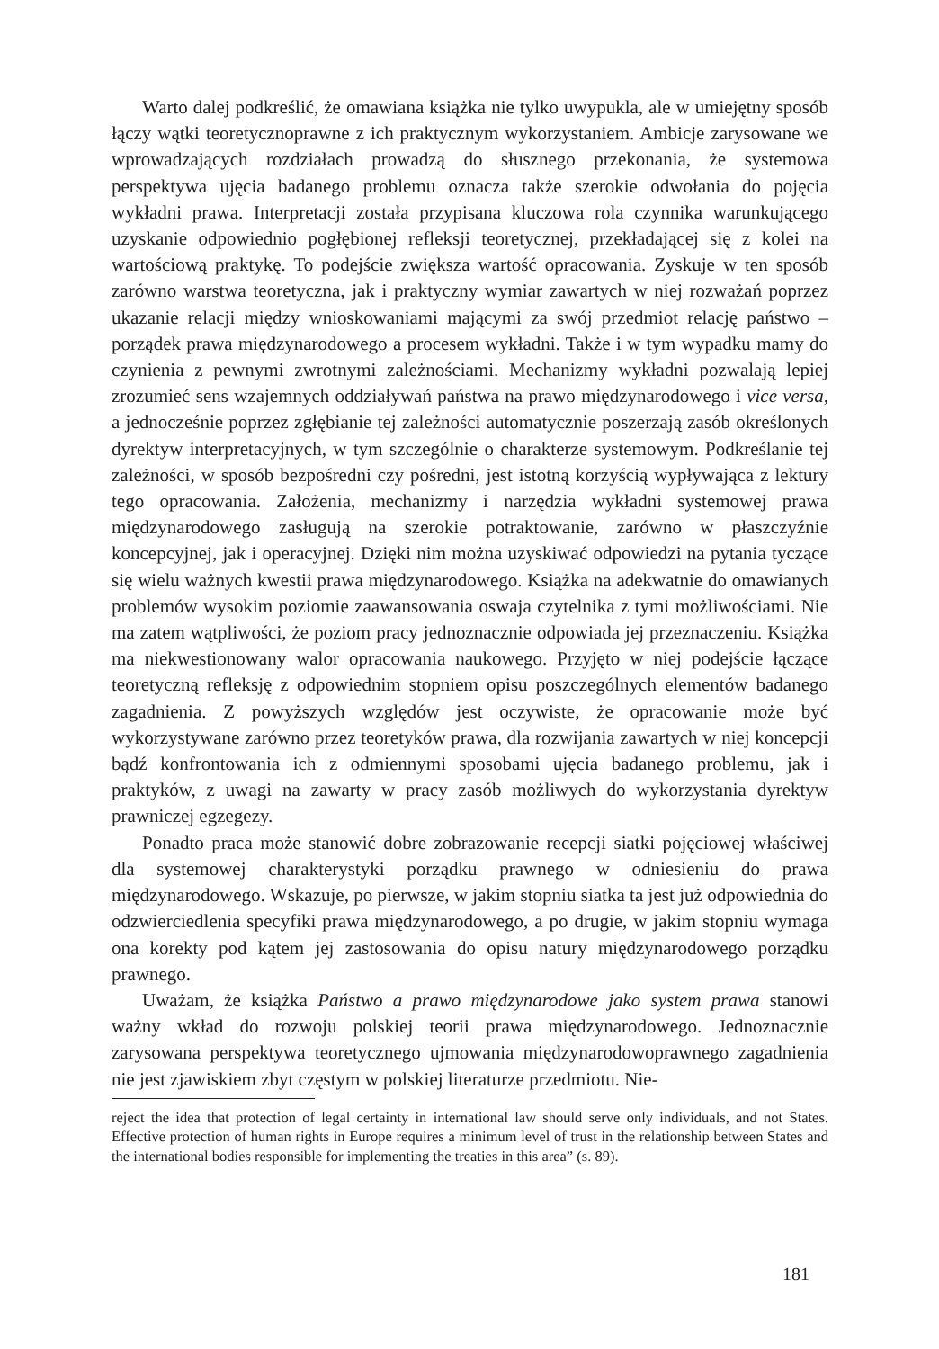Warto dalej podkreślić, że omawiana książka nie tylko uwypukla, ale w umiejętny sposób łączy wątki teoretycznoprawne z ich praktycznym wykorzystaniem. Ambicje zarysowane we wprowadzających rozdziałach prowadzą do słusznego przekonania, że systemowa perspektywa ujęcia badanego problemu oznacza także szerokie odwołania do pojęcia wykładni prawa. Interpretacji została przypisana kluczowa rola czynnika warunkującego uzyskanie odpowiednio pogłębionej refleksji teoretycznej, przekładającej się z kolei na wartościową praktykę. To podejście zwiększa wartość opracowania. Zyskuje w ten sposób zarówno warstwa teoretyczna, jak i praktyczny wymiar zawartych w niej rozważań poprzez ukazanie relacji między wnioskowaniami mającymi za swój przedmiot relację państwo – porządek prawa międzynarodowego a procesem wykładni. Także i w tym wypadku mamy do czynienia z pewnymi zwrotnymi zależnościami. Mechanizmy wykładni pozwalają lepiej zrozumieć sens wzajemnych oddziaływań państwa na prawo międzynarodowego i vice versa, a jednocześnie poprzez zgłębianie tej zależności automatycznie poszerzają zasób określonych dyrektyw interpretacyjnych, w tym szczególnie o charakterze systemowym. Podkreślanie tej zależności, w sposób bezpośredni czy pośredni, jest istotną korzyścią wypływająca z lektury tego opracowania. Założenia, mechanizmy i narzędzia wykładni systemowej prawa międzynarodowego zasługują na szerokie potraktowanie, zarówno w płaszczyźnie koncepcyjnej, jak i operacyjnej. Dzięki nim można uzyskiwać odpowiedzi na pytania tyczące się wielu ważnych kwestii prawa międzynarodowego. Książka na adekwatnie do omawianych problemów wysokim poziomie zaawansowania oswaja czytelnika z tymi możliwościami. Nie ma zatem wątpliwości, że poziom pracy jednoznacznie odpowiada jej przeznaczeniu. Książka ma niekwestionowany walor opracowania naukowego. Przyjęto w niej podejście łączące teoretyczną refleksję z odpowiednim stopniem opisu poszczególnych elementów badanego zagadnienia. Z powyższych względów jest oczywiste, że opracowanie może być wykorzystywane zarówno przez teoretyków prawa, dla rozwijania zawartych w niej koncepcji bądź konfrontowania ich z odmiennymi sposobami ujęcia badanego problemu, jak i praktyków, z uwagi na zawarty w pracy zasób możliwych do wykorzystania dyrektyw prawniczej egzegezy.
Ponadto praca może stanowić dobre zobrazowanie recepcji siatki pojęciowej właściwej dla systemowej charakterystyki porządku prawnego w odniesieniu do prawa międzynarodowego. Wskazuje, po pierwsze, w jakim stopniu siatka ta jest już odpowiednia do odzwierciedlenia specyfiki prawa międzynarodowego, a po drugie, w jakim stopniu wymaga ona korekty pod kątem jej zastosowania do opisu natury międzynarodowego porządku prawnego.
Uważam, że książka Państwo a prawo międzynarodowe jako system prawa stanowi ważny wkład do rozwoju polskiej teorii prawa międzynarodowego. Jednoznacznie zarysowana perspektywa teoretycznego ujmowania międzynarodowoprawnego zagadnienia nie jest zjawiskiem zbyt częstym w polskiej literaturze przedmiotu. Nie-
reject the idea that protection of legal certainty in international law should serve only individuals, and not States. Effective protection of human rights in Europe requires a minimum level of trust in the relationship between States and the international bodies responsible for implementing the treaties in this area” (s. 89).
181